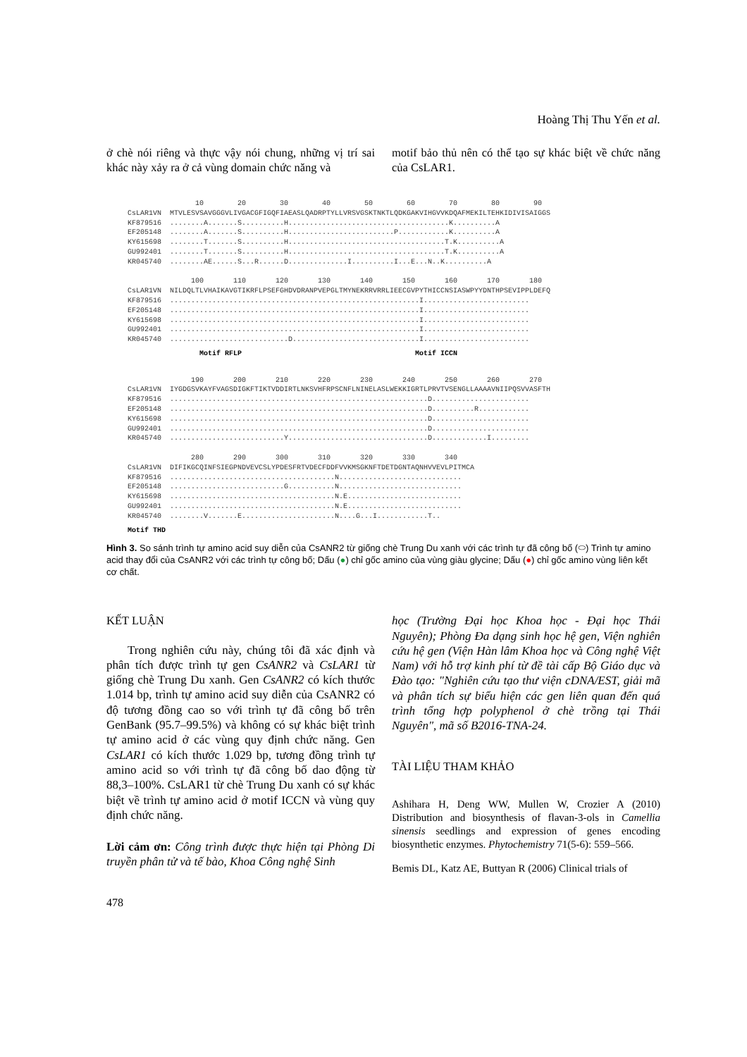Hoàng Thị Thu Yến et al.
ở chè nói riêng và thực vậy nói chung, những vị trí sai khác này xảy ra ở cả vùng domain chức năng và
motif bảo thủ nên có thể tạo sự khác biệt về chức năng của CsLAR1.
10 20 30 40 50 60 70 80 90 CsLAR1VN MTVLESVSAVGGGVLIVGACGFIGQFIAEASLQADRPTYLLVRSVGSKTNKTLQDKGAKVIHGVVKDQAFMEKILTEHKIDIVISAIGGS KF879516 ........A.......S..........H......................................K..........A EF205148 ........A.......S..........H.........................P............K..........A KY615698 ........T.......S..........H.....................................T.K..........A GU992401 ........T.......S..........H.....................................T.K..........A KR045740 ........AE......S...R......D..............I..........I...E...N..K..........A 100 110 120 130 140 150 160 170 180 CsLAR1VN NILDQLTLVHAIKAVGTIKRFLPSEFGHDVDRANPVEPGLTMYNEKRRVRRLIEECGVPYTHICCNSIASWPYYDNTHPSEVIPPLDEFQ KF879516 ...........................................................I......................... EF205148 ...........................................................I......................... KY615698 ...........................................................I......................... GU992401 ...........................................................I......................... KR045740 ............................D..............................I.........................
Motif RFLP Motif ICCN
190 200 210 220 230 240 250 260 270 CsLAR1VN IYGDGSVKAYFVAGSDIGKFTIKTVDDIRTLNKSVHFRPSCNFLNINELASLWEKKIGRTLPRVTVSENGLLAAAAVNIIPQSVVASFTH KF879516 .............................................................D....................... EF205148 .............................................................D..........R............ KY615698 .............................................................D....................... GU992401 .............................................................D....................... KR045740 ...........................Y.................................D.............I......... 280 290 300 310 320 330 340 CsLAR1VN DIFIKGCQINFSIEGPNDVEVCSLYPDESFRTVDECFDDFVVKMSGKNFTDETDGNTAQNHVVEVLPITMCA KF879516 .......................................N............................. EF205148 ...........................G...........N............................. KY615698 .......................................N.E........................... GU992401 .......................................N.E........................... KR045740 ........V.......E......................N....G...I............T..
Motif THD
Hình 3. So sánh trình tự amino acid suy diễn của CsANR2 từ giống chè Trung Du xanh với các trình tự đã công bố (⬭) Trình tự amino acid thay đổi của CsANR2 với các trình tự công bố; Dấu (●) chỉ gốc amino của vùng giàu glycine; Dấu (●) chỉ gốc amino vùng liên kết cơ chất.
KẾT LUẬN
Trong nghiên cứu này, chúng tôi đã xác định và phân tích được trình tự gen CsANR2 và CsLAR1 từ giống chè Trung Du xanh. Gen CsANR2 có kích thước 1.014 bp, trình tự amino acid suy diễn của CsANR2 có độ tương đồng cao so với trình tự đã công bố trên GenBank (95.7–99.5%) và không có sự khác biệt trình tự amino acid ở các vùng quy định chức năng. Gen CsLAR1 có kích thước 1.029 bp, tương đồng trình tự amino acid so với trình tự đã công bố dao động từ 88,3–100%. CsLAR1 từ chè Trung Du xanh có sự khác biệt về trình tự amino acid ở motif ICCN và vùng quy định chức năng.
Lời cảm ơn: Công trình được thực hiện tại Phòng Di truyền phân tử và tế bào, Khoa Công nghệ Sinh
478
học (Trường Đại học Khoa học - Đại học Thái Nguyên); Phòng Đa dạng sinh học hệ gen, Viện nghiên cứu hệ gen (Viện Hàn lâm Khoa học và Công nghệ Việt Nam) với hỗ trợ kinh phí từ đề tài cấp Bộ Giáo dục và Đào tạo: "Nghiên cứu tạo thư viện cDNA/EST, giải mã và phân tích sự biểu hiện các gen liên quan đến quá trình tổng hợp polyphenol ở chè trồng tại Thái Nguyên", mã số B2016-TNA-24.
TÀI LIỆU THAM KHẢO
Ashihara H, Deng WW, Mullen W, Crozier A (2010) Distribution and biosynthesis of flavan-3-ols in Camellia sinensis seedlings and expression of genes encoding biosynthetic enzymes. Phytochemistry 71(5-6): 559–566.
Bemis DL, Katz AE, Buttyan R (2006) Clinical trials of